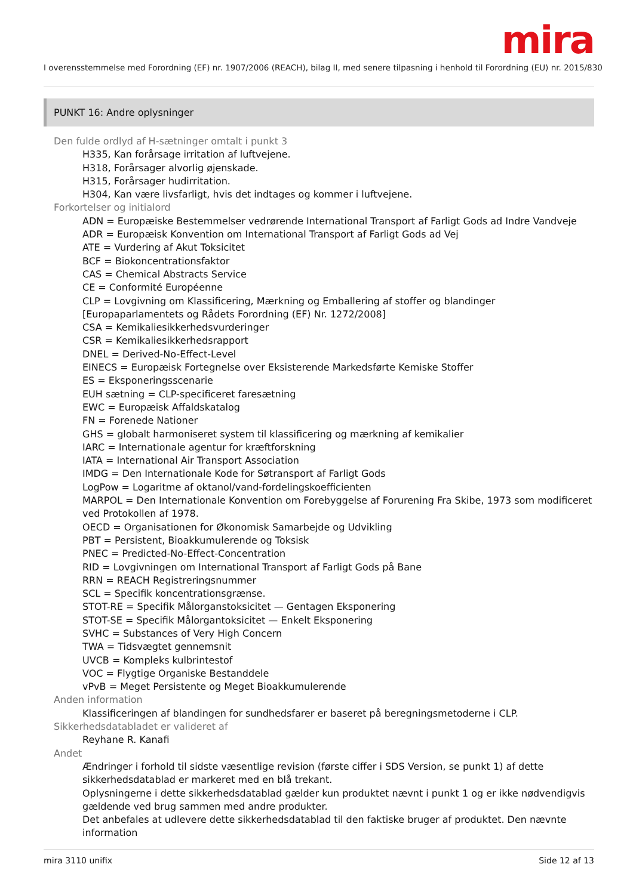mira
I overensstemmelse med Forordning (EF) nr. 1907/2006 (REACH), bilag II, med senere tilpasning i henhold til Forordning (EU) nr. 2015/830
PUNKT 16: Andre oplysninger
Den fulde ordlyd af H-sætninger omtalt i punkt 3
H335, Kan forårsage irritation af luftvejene.
H318, Forårsager alvorlig øjenskade.
H315, Forårsager hudirritation.
H304, Kan være livsfarligt, hvis det indtages og kommer i luftvejene.
Forkortelser og initialord
ADN = Europæiske Bestemmelser vedrørende International Transport af Farligt Gods ad Indre Vandveje
ADR = Europæisk Konvention om International Transport af Farligt Gods ad Vej
ATE = Vurdering af Akut Toksicitet
BCF = Biokoncentrationsfaktor
CAS = Chemical Abstracts Service
CE = Conformité Européenne
CLP = Lovgivning om Klassificering, Mærkning og Emballering af stoffer og blandinger [Europaparlamentets og Rådets Forordning (EF) Nr. 1272/2008]
CSA = Kemikaliesikkerhedsvurderinger
CSR = Kemikaliesikkerhedsrapport
DNEL = Derived-No-Effect-Level
EINECS = Europæisk Fortegnelse over Eksisterende Markedsførte Kemiske Stoffer
ES = Eksponeringsscenarie
EUH sætning = CLP-specificeret faresætning
EWC = Europæisk Affaldskatalog
FN = Forenede Nationer
GHS = globalt harmoniseret system til klassificering og mærkning af kemikalier
IARC = Internationale agentur for kræftforskning
IATA = International Air Transport Association
IMDG = Den Internationale Kode for Søtransport af Farligt Gods
LogPow = Logaritme af oktanol/vand-fordelingskoefficienten
MARPOL = Den Internationale Konvention om Forebyggelse af Forurening Fra Skibe, 1973 som modificeret ved Protokollen af 1978.
OECD = Organisationen for Økonomisk Samarbejde og Udvikling
PBT = Persistent, Bioakkumulerende og Toksisk
PNEC = Predicted-No-Effect-Concentration
RID = Lovgivningen om International Transport af Farligt Gods på Bane
RRN = REACH Registreringsnummer
SCL = Specifik koncentrationsgrænse.
STOT-RE = Specifik Målorganstoksicitet — Gentagen Eksponering
STOT-SE = Specifik Målorgantoksicitet — Enkelt Eksponering
SVHC = Substances of Very High Concern
TWA = Tidsvægtet gennemsnit
UVCB = Kompleks kulbrintestof
VOC = Flygtige Organiske Bestanddele
vPvB = Meget Persistente og Meget Bioakkumulerende
Anden information
Klassificeringen af blandingen for sundhedsfarer er baseret på beregningsmetoderne i CLP.
Sikkerhedsdatabladet er valideret af
Reyhane R. Kanafi
Andet
Ændringer i forhold til sidste væsentlige revision (første ciffer i SDS Version, se punkt 1) af dette sikkerhedsdatablad er markeret med en blå trekant.
Oplysningerne i dette sikkerhedsdatablad gælder kun produktet nævnt i punkt 1 og er ikke nødvendigvis gældende ved brug sammen med andre produkter.
Det anbefales at udlevere dette sikkerhedsdatablad til den faktiske bruger af produktet. Den nævnte information
mira 3110 unifix Side 12 af 13